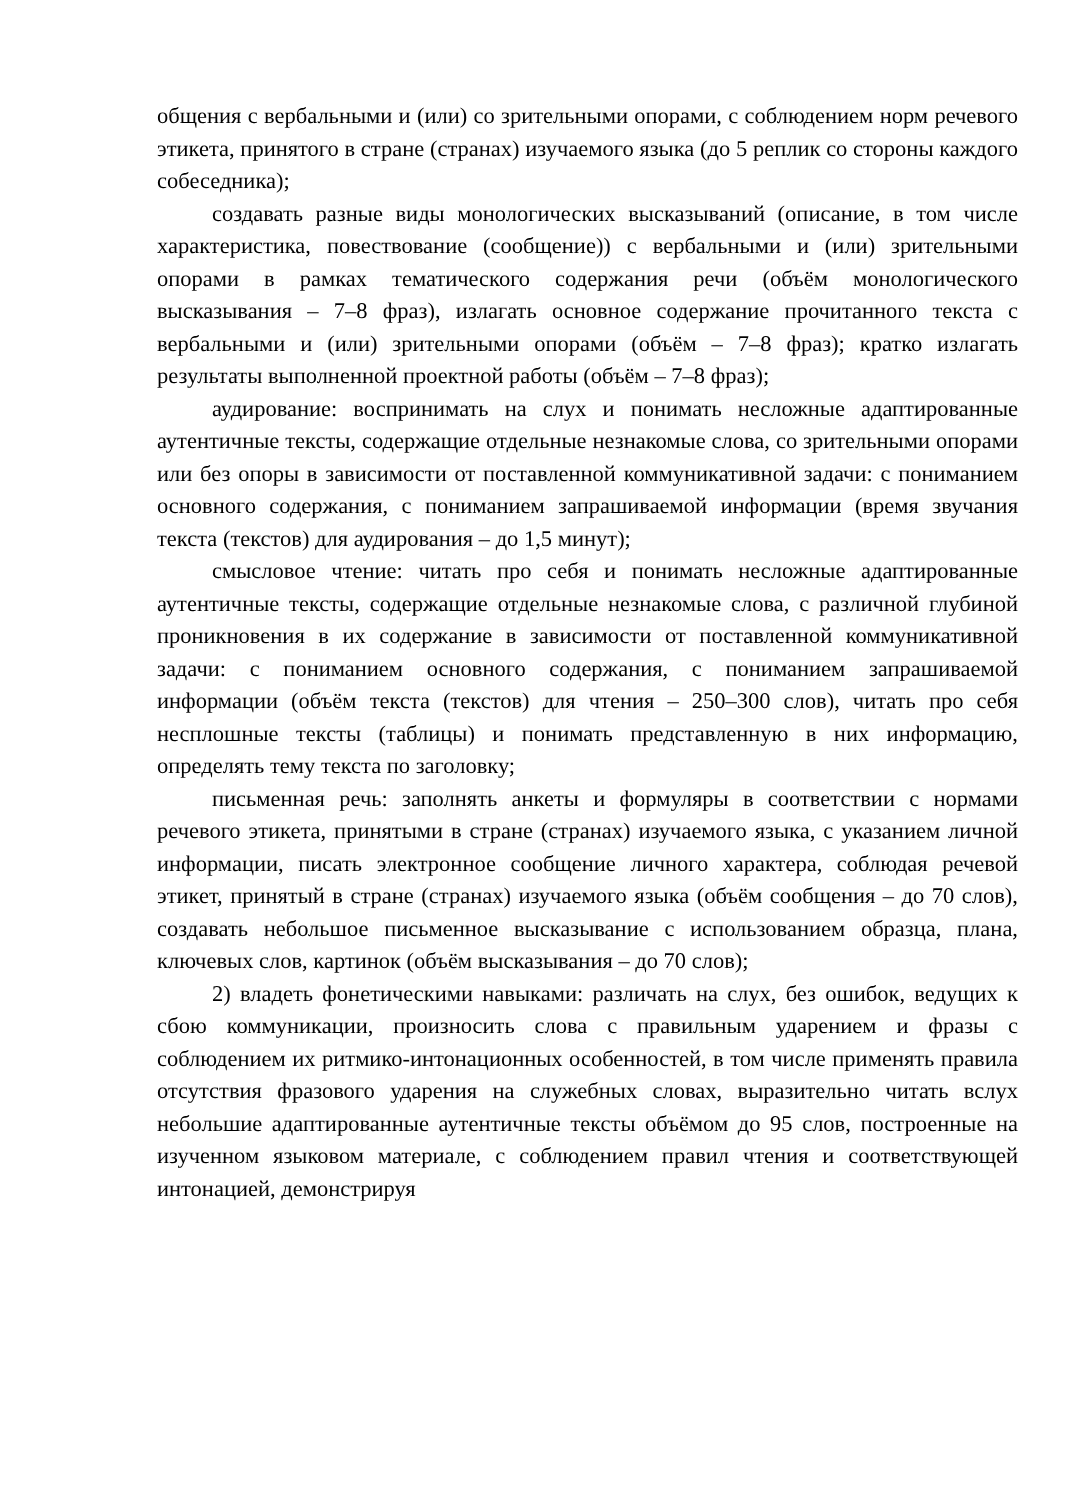общения с вербальными и (или) со зрительными опорами, с соблюдением норм речевого этикета, принятого в стране (странах) изучаемого языка (до 5 реплик со стороны каждого собеседника);
создавать разные виды монологических высказываний (описание, в том числе характеристика, повествование (сообщение)) с вербальными и (или) зрительными опорами в рамках тематического содержания речи (объём монологического высказывания – 7–8 фраз), излагать основное содержание прочитанного текста с вербальными и (или) зрительными опорами (объём – 7–8 фраз); кратко излагать результаты выполненной проектной работы (объём – 7–8 фраз);
аудирование: воспринимать на слух и понимать несложные адаптированные аутентичные тексты, содержащие отдельные незнакомые слова, со зрительными опорами или без опоры в зависимости от поставленной коммуникативной задачи: с пониманием основного содержания, с пониманием запрашиваемой информации (время звучания текста (текстов) для аудирования – до 1,5 минут);
смысловое чтение: читать про себя и понимать несложные адаптированные аутентичные тексты, содержащие отдельные незнакомые слова, с различной глубиной проникновения в их содержание в зависимости от поставленной коммуникативной задачи: с пониманием основного содержания, с пониманием запрашиваемой информации (объём текста (текстов) для чтения – 250–300 слов), читать про себя несплошные тексты (таблицы) и понимать представленную в них информацию, определять тему текста по заголовку;
письменная речь: заполнять анкеты и формуляры в соответствии с нормами речевого этикета, принятыми в стране (странах) изучаемого языка, с указанием личной информации, писать электронное сообщение личного характера, соблюдая речевой этикет, принятый в стране (странах) изучаемого языка (объём сообщения – до 70 слов), создавать небольшое письменное высказывание с использованием образца, плана, ключевых слов, картинок (объём высказывания – до 70 слов);
2) владеть фонетическими навыками: различать на слух, без ошибок, ведущих к сбою коммуникации, произносить слова с правильным ударением и фразы с соблюдением их ритмико-интонационных особенностей, в том числе применять правила отсутствия фразового ударения на служебных словах, выразительно читать вслух небольшие адаптированные аутентичные тексты объёмом до 95 слов, построенные на изученном языковом материале, с соблюдением правил чтения и соответствующей интонацией, демонстрируя